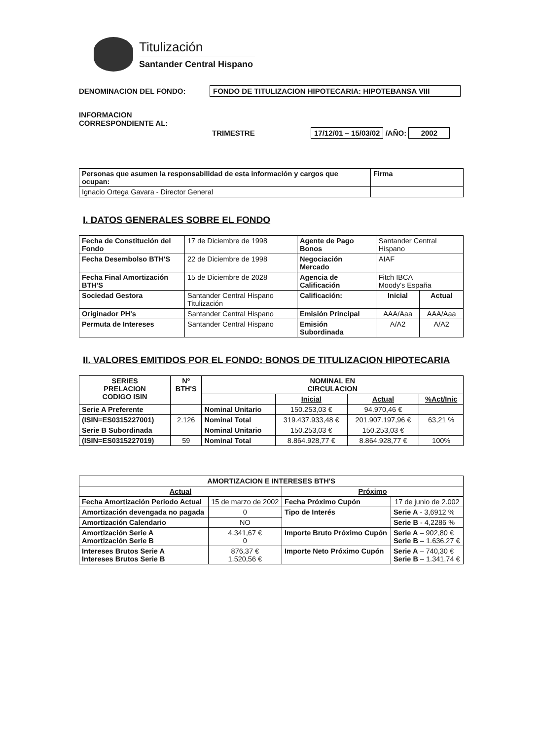Titulización
Santander Central Hispano
DENOMINACION DEL FONDO: FONDO DE TITULIZACION HIPOTECARIA: HIPOTEBANSA VIII
INFORMACION
CORRESPONDIENTE AL:
TRIMESTRE 17/12/01 – 15/03/02 /AÑO: 2002
| Personas que asumen la responsabilidad de esta información y cargos que ocupan: | Firma |
| Ignacio Ortega Gavara - Director General | |
I. DATOS GENERALES SOBRE EL FONDO
| Fecha de Constitución del Fondo | 17 de Diciembre de 1998 | Agente de Pago Bonos | Santander Central Hispano | |
| Fecha Desembolso BTH'S | 22 de Diciembre de 1998 | Negociación Mercado | AIAF | |
| Fecha Final Amortización BTH'S | 15 de Diciembre de 2028 | Agencia de Calificación | Fitch IBCA Moody's España | |
| Sociedad Gestora | Santander Central Hispano Titulización | Calificación: | Inicial | Actual |
| Originador PH's | Santander Central Hispano | Emisión Principal | AAA/Aaa | AAA/Aaa |
| Permuta de Intereses | Santander Central Hispano | Emisión Subordinada | A/A2 | A/A2 |
II. VALORES EMITIDOS POR EL FONDO: BONOS DE TITULIZACION HIPOTECARIA
| SERIES PRELACION CODIGO ISIN | Nº BTH'S | NOMINAL EN CIRCULACION | | | |
| --- | --- | --- | --- | --- | --- |
| | | | Inicial | Actual | %Act/Inic |
| Serie A Preferente | | Nominal Unitario | 150.253,03 € | 94.970,46 € | |
| (ISIN=ES0315227001) | 2.126 | Nominal Total | 319.437.933,48 € | 201.907.197,96 € | 63,21 % |
| Serie B Subordinada | | Nominal Unitario | 150.253,03 € | 150.253,03 € | |
| (ISIN=ES0315227019) | 59 | Nominal Total | 8.864.928,77 € | 8.864.928,77 € | 100% |
| AMORTIZACION E INTERESES BTH'S | | | |
| --- | --- | --- | --- |
| Actual | | Próximo | |
| Fecha Amortización Periodo Actual | 15 de marzo de 2002 | Fecha Próximo Cupón | 17 de junio de 2.002 |
| Amortización devengada no pagada | 0 | Tipo de Interés | Serie A - 3,6912 % |
| Amortización Calendario | NO | | Serie B - 4,2286 % |
| Amortización Serie A Amortización Serie B | 4.341,67 € 0 | Importe Bruto Próximo Cupón | Serie A – 902,80 € Serie B – 1.636,27 € |
| Intereses Brutos Serie A Intereses Brutos Serie B | 876,37 € 1.520,56 € | Importe Neto Próximo Cupón | Serie A – 740,30 € Serie B – 1.341,74 € |